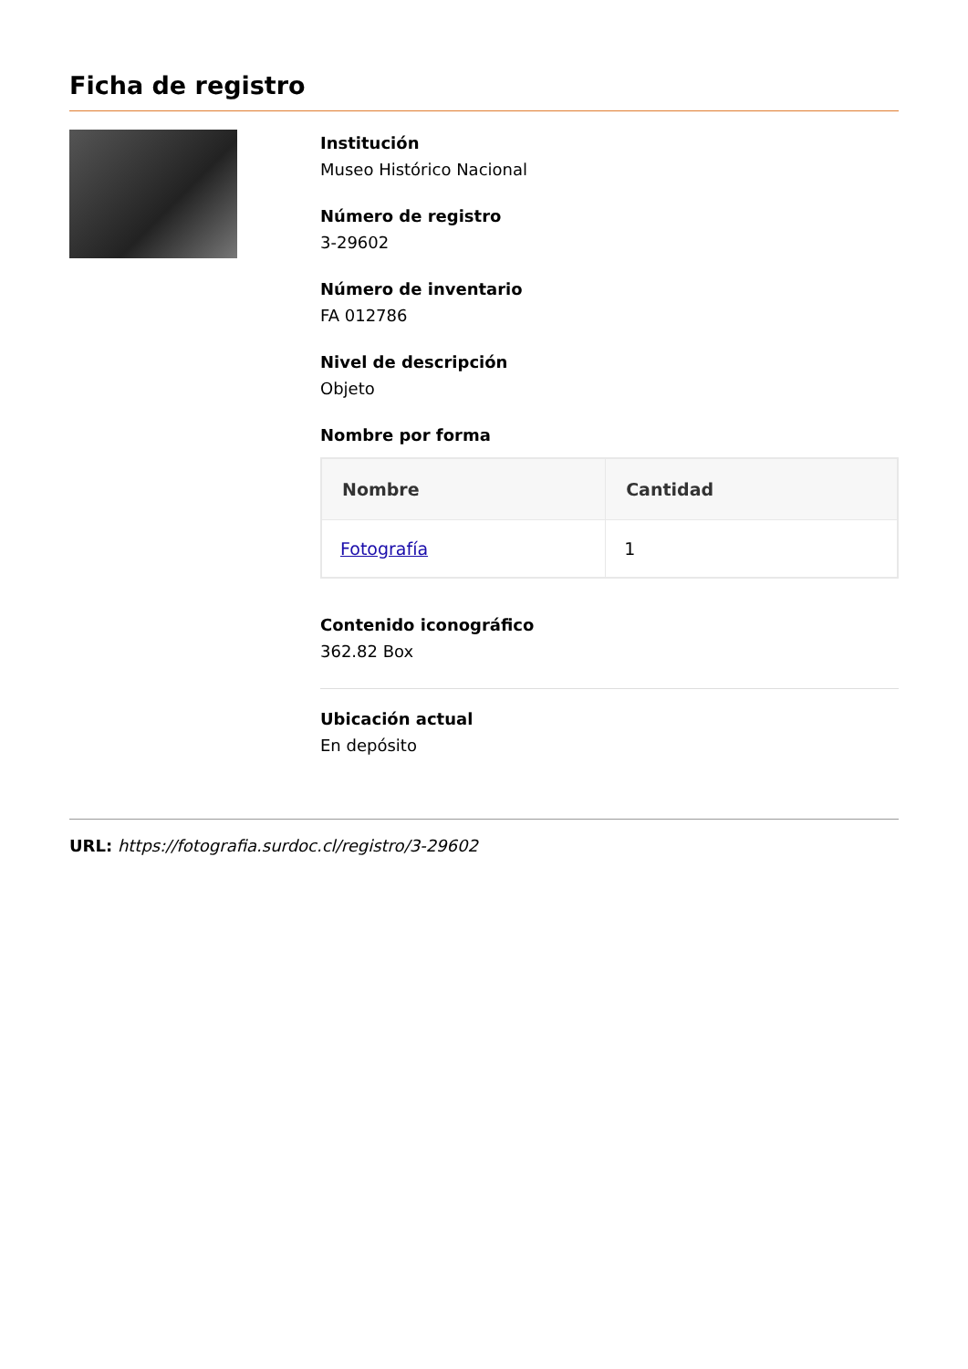Ficha de registro
Institución
Museo Histórico Nacional
Número de registro
3-29602
Número de inventario
FA 012786
Nivel de descripción
Objeto
Nombre por forma
| Nombre | Cantidad |
| --- | --- |
| Fotografía | 1 |
Contenido iconográfico
362.82 Box
Ubicación actual
En depósito
URL: https://fotografia.surdoc.cl/registro/3-29602